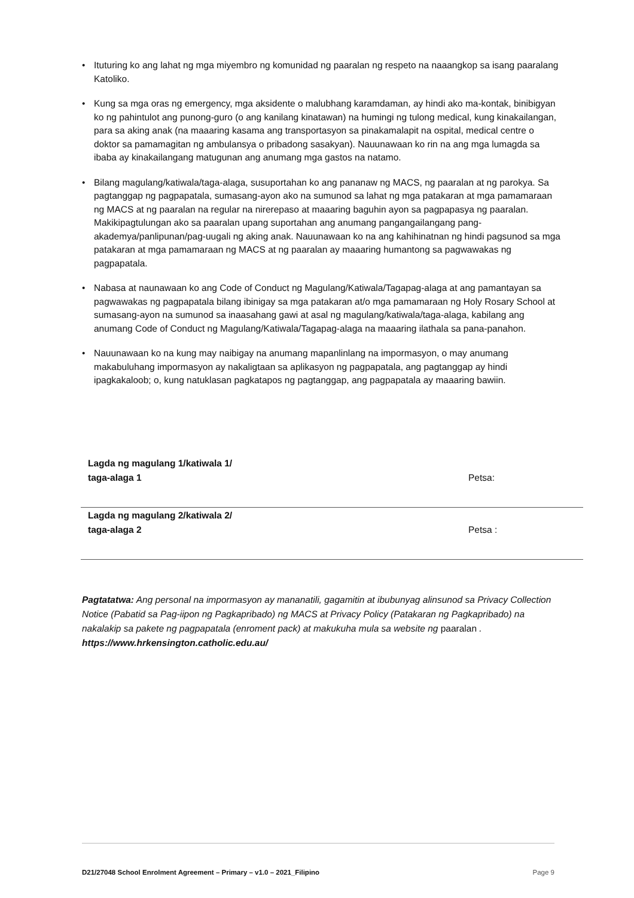• Ituturing ko ang lahat ng mga miyembro ng komunidad ng paaralan ng respeto na naaangkop sa isang paaralang Katoliko.
• Kung sa mga oras ng emergency, mga aksidente o malubhang karamdaman, ay hindi ako ma-kontak, binibigyan ko ng pahintulot ang punong-guro (o ang kanilang kinatawan) na humingi ng tulong medical, kung kinakailangan, para sa aking anak (na maaaring kasama ang transportasyon sa pinakamalapit na ospital, medical centre o doktor sa pamamagitan ng ambulansya o pribadong sasakyan). Nauunawaan ko rin na ang mga lumagda sa ibaba ay kinakailangang matugunan ang anumang mga gastos na natamo.
• Bilang magulang/katiwala/taga-alaga, susuportahan ko ang pananaw ng MACS, ng paaralan at ng parokya. Sa pagtanggap ng pagpapatala, sumasang-ayon ako na sumunod sa lahat ng mga patakaran at mga pamamaraan ng MACS at ng paaralan na regular na nirerepaso at maaaring baguhin ayon sa pagpapasya ng paaralan. Makikipagtulungan ako sa paaralan upang suportahan ang anumang pangangailangang pang-akademya/panlipunan/pag-uugali ng aking anak. Nauunawaan ko na ang kahihinatnan ng hindi pagsunod sa mga patakaran at mga pamamaraan ng MACS at ng paaralan ay maaaring humantong sa pagwawakas ng pagpapatala.
• Nabasa at naunawaan ko ang Code of Conduct ng Magulang/Katiwala/Tagapag-alaga at ang pamantayan sa pagwawakas ng pagpapatala bilang ibinigay sa mga patakaran at/o mga pamamaraan ng Holy Rosary School at sumasang-ayon na sumunod sa inaasahang gawi at asal ng magulang/katiwala/taga-alaga, kabilang ang anumang Code of Conduct ng Magulang/Katiwala/Tagapag-alaga na maaaring ilathala sa pana-panahon.
• Nauunawaan ko na kung may naibigay na anumang mapanlinlang na impormasyon, o may anumang makabuluhang impormasyon ay nakaligtaan sa aplikasyon ng pagpapatala, ang pagtanggap ay hindi ipagkakaloob; o, kung natuklasan pagkatapos ng pagtanggap, ang pagpapatala ay maaaring bawiin.
Lagda ng magulang 1/katiwala 1/
taga-alaga 1
Petsa:
Lagda ng magulang 2/katiwala 2/
taga-alaga 2
Petsa :
Pagtatatwa: Ang personal na impormasyon ay mananatili, gagamitin at ibubunyag alinsunod sa Privacy Collection Notice (Pabatid sa Pag-iipon ng Pagkapribado) ng MACS at Privacy Policy (Patakaran ng Pagkapribado) na nakalakip sa pakete ng pagpapatala (enroment pack) at makukuha mula sa website ng paaralan . https://www.hrkensington.catholic.edu.au/
D21/27048 School Enrolment Agreement – Primary – v1.0 – 2021_Filipino Page 9